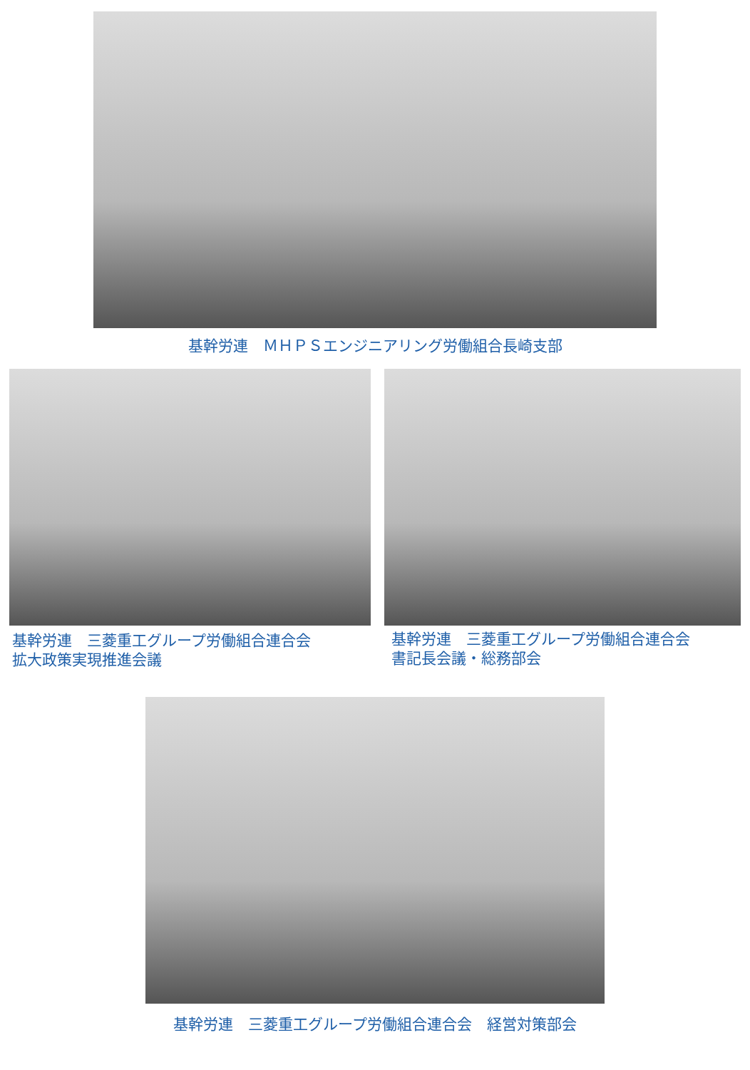基幹労連　ＭＨＰＳエンジニアリング労働組合長崎支部
基幹労連　三菱重工グループ労働組合連合会
拡大政策実現推進会議
基幹労連　三菱重工グループ労働組合連合会
書記長会議・総務部会
基幹労連　三菱重工グループ労働組合連合会　経営対策部会